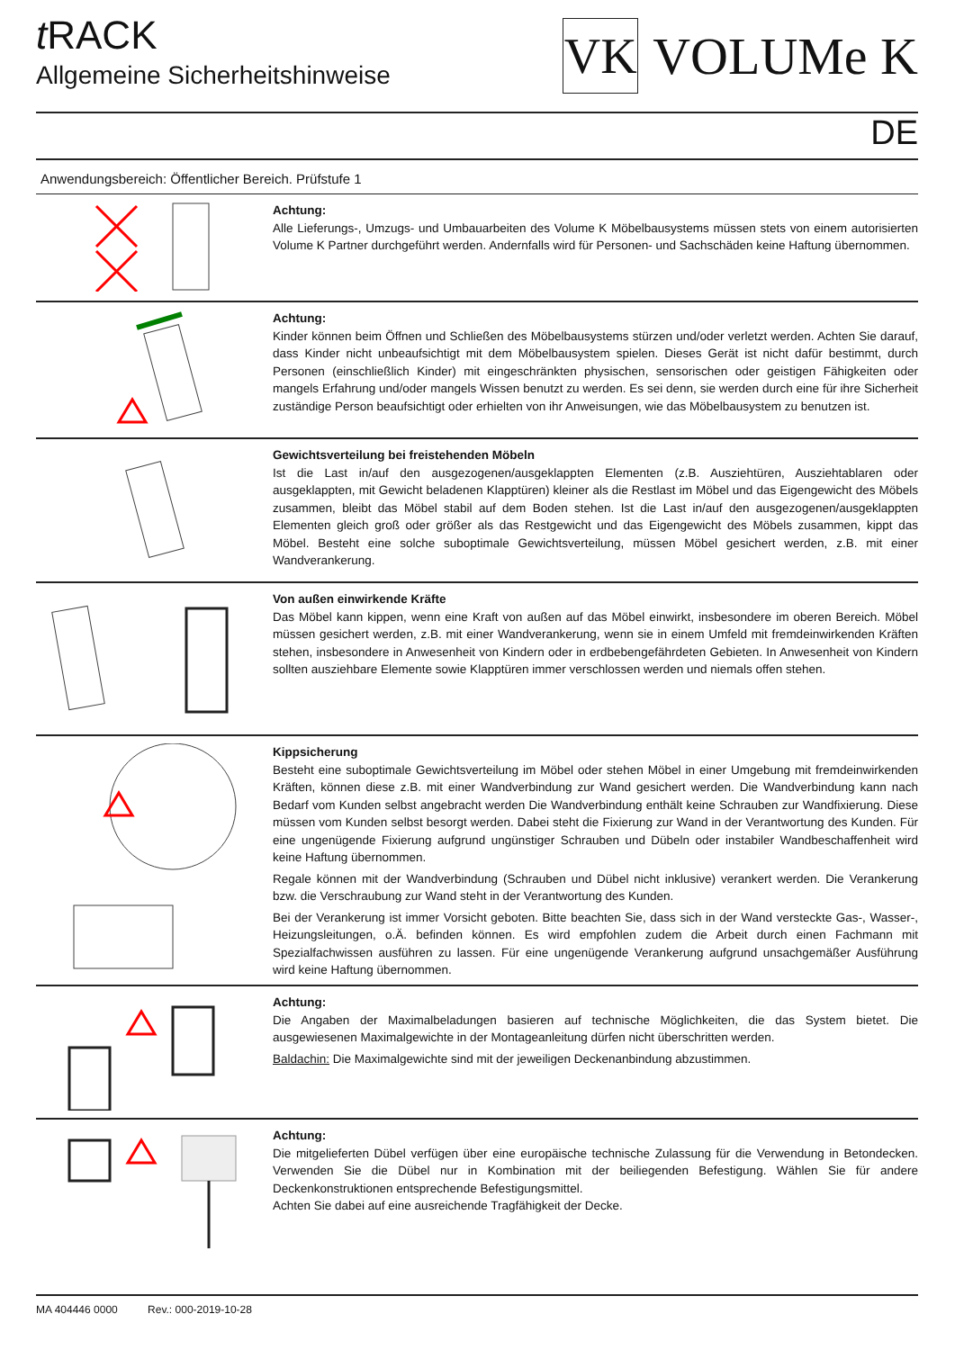t RACK
Allgemeine Sicherheitshinweise
VK
VOLUMe K
DE
Anwendungsbereich: Öffentlicher Bereich. Prüfstufe 1
Achtung:
Alle Lieferungs-, Umzugs- und Umbauarbeiten des Volume K Möbelbausystems müssen stets von einem autorisierten Volume K Partner durchgeführt werden. Andernfalls wird für Personen- und Sachschäden keine Haftung übernommen.
Achtung:
Kinder können beim Öffnen und Schließen des Möbelbausystems stürzen und/oder verletzt werden. Achten Sie darauf, dass Kinder nicht unbeaufsichtigt mit dem Möbelbausystem spielen. Dieses Gerät ist nicht dafür bestimmt, durch Personen (einschließlich Kinder) mit eingeschränkten physischen, sensorischen oder geistigen Fähigkeiten oder mangels Erfahrung und/oder mangels Wissen benutzt zu werden. Es sei denn, sie werden durch eine für ihre Sicherheit zuständige Person beaufsichtigt oder erhielten von ihr Anweisungen, wie das Möbelbausystem zu benutzen ist.
Gewichtsverteilung bei freistehenden Möbeln
Ist die Last in/auf den ausgezogenen/ausgeklappten Elementen (z.B. Ausziehtüren, Ausziehtablaren oder ausgeklappten, mit Gewicht beladenen Klapptüren) kleiner als die Restlast im Möbel und das Eigengewicht des Möbels zusammen, bleibt das Möbel stabil auf dem Boden stehen. Ist die Last in/auf den ausgezogenen/ausgeklappten Elementen gleich groß oder größer als das Restgewicht und das Eigengewicht des Möbels zusammen, kippt das Möbel. Besteht eine solche suboptimale Gewichtsverteilung, müssen Möbel gesichert werden, z.B. mit einer Wandverankerung.
Von außen einwirkende Kräfte
Das Möbel kann kippen, wenn eine Kraft von außen auf das Möbel einwirkt, insbesondere im oberen Bereich. Möbel müssen gesichert werden, z.B. mit einer Wandverankerung, wenn sie in einem Umfeld mit fremdeinwirkenden Kräften stehen, insbesondere in Anwesenheit von Kindern oder in erdbebengefährdeten Gebieten. In Anwesenheit von Kindern sollten ausziehbare Elemente sowie Klapptüren immer verschlossen werden und niemals offen stehen.
Kippsicherung
Besteht eine suboptimale Gewichtsverteilung im Möbel oder stehen Möbel in einer Umgebung mit fremdeinwirkenden Kräften, können diese z.B. mit einer Wandverbindung zur Wand gesichert werden. Die Wandverbindung kann nach Bedarf vom Kunden selbst angebracht werden Die Wandverbindung enthält keine Schrauben zur Wandfixierung. Diese müssen vom Kunden selbst besorgt werden. Dabei steht die Fixierung zur Wand in der Verantwortung des Kunden. Für eine ungenügende Fixierung aufgrund ungünstiger Schrauben und Dübeln oder instabiler Wandbeschaffenheit wird keine Haftung übernommen.
Regale können mit der Wandverbindung (Schrauben und Dübel nicht inklusive) verankert werden. Die Verankerung bzw. die Verschraubung zur Wand steht in der Verantwortung des Kunden.
Bei der Verankerung ist immer Vorsicht geboten. Bitte beachten Sie, dass sich in der Wand versteckte Gas-, Wasser-, Heizungsleitungen, o.Ä. befinden können. Es wird empfohlen zudem die Arbeit durch einen Fachmann mit Spezialfachwissen ausführen zu lassen. Für eine ungenügende Verankerung aufgrund unsachgemäßer Ausführung wird keine Haftung übernommen.
Achtung:
Die Angaben der Maximalbeladungen basieren auf technische Möglichkeiten, die das System bietet. Die ausgewiesenen Maximalgewichte in der Montageanleitung dürfen nicht überschritten werden.
Baldachin: Die Maximalgewichte sind mit der jeweiligen Deckenanbindung abzustimmen.
Achtung:
Die mitgelieferten Dübel verfügen über eine europäische technische Zulassung für die Verwendung in Betondecken. Verwenden Sie die Dübel nur in Kombination mit der beiliegenden Befestigung. Wählen Sie für andere Deckenkonstruktionen entsprechende Befestigungsmittel.
Achten Sie dabei auf eine ausreichende Tragfähigkeit der Decke.
MA 404446 0000 Rev.: 000-2019-10-28